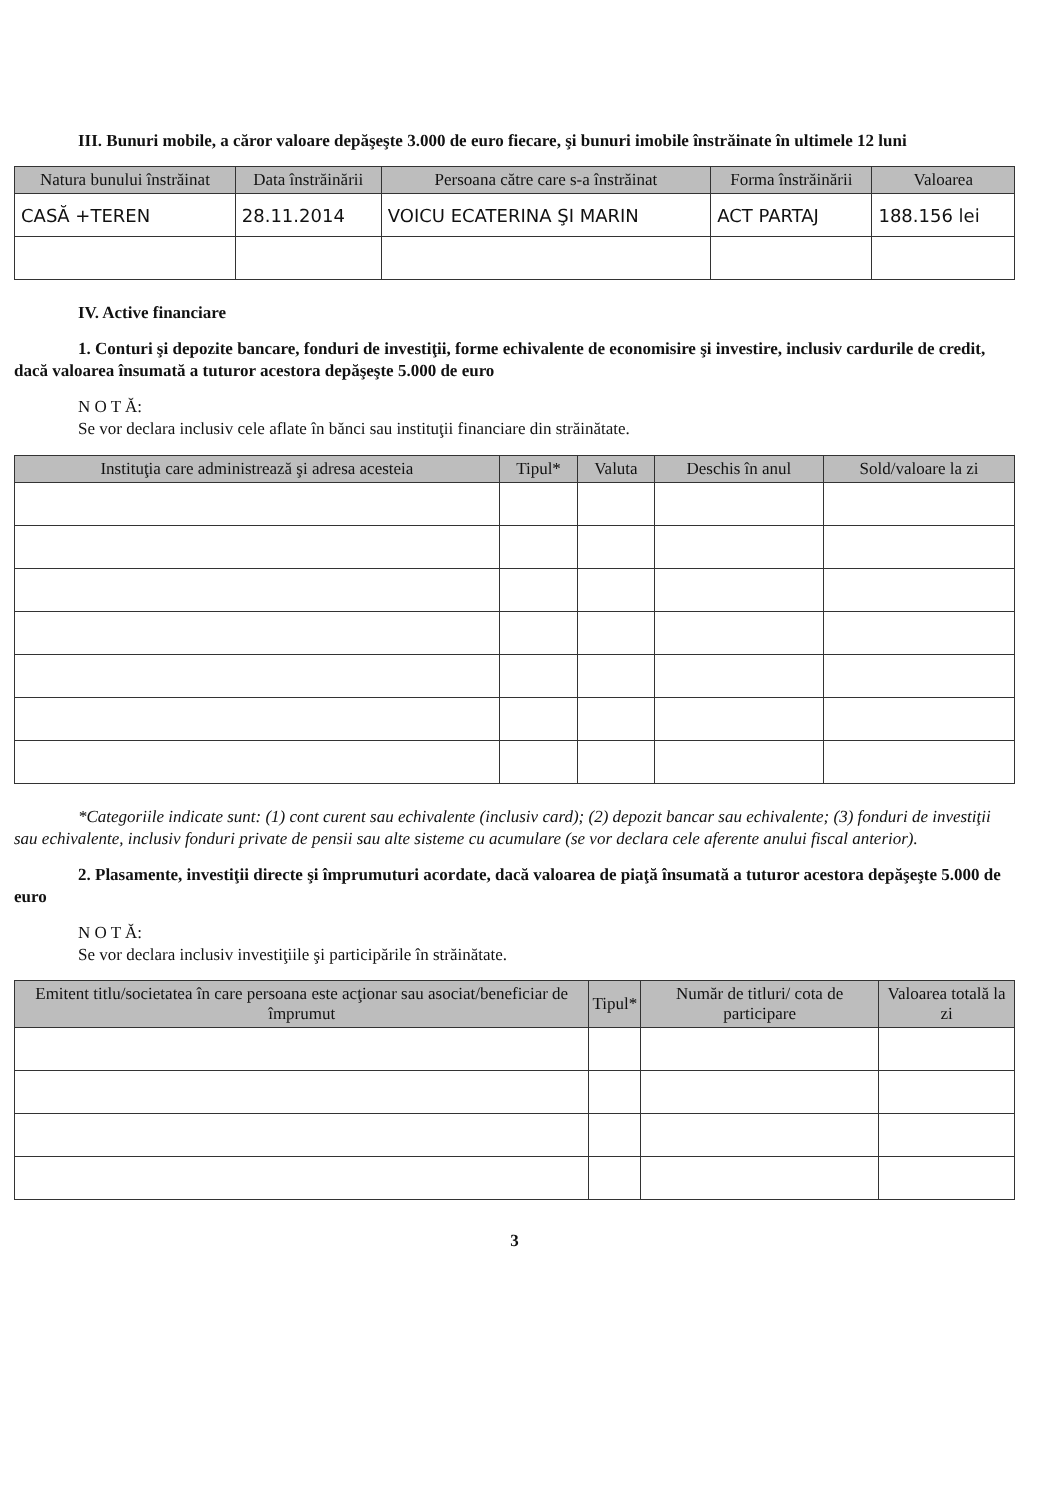III. Bunuri mobile, a căror valoare depăşeşte 3.000 de euro fiecare, şi bunuri imobile înstrăinate în ultimele 12 luni
| Natura bunului înstrăinat | Data înstrăinării | Persoana către care s-a înstrăinat | Forma înstrăinării | Valoarea |
| --- | --- | --- | --- | --- |
| CASĂ +TEREN | 28.11.2014 | VOICU ECATERINA ŞI MARIN | ACT PARTAJ | 188.156 lei |
IV. Active financiare
1. Conturi şi depozite bancare, fonduri de investiţii, forme echivalente de economisire şi investire, inclusiv cardurile de credit, dacă valoarea însumată a tuturor acestora depăşeşte 5.000 de euro
N O T Ă:
Se vor declara inclusiv cele aflate în bănci sau instituţii financiare din străinătate.
| Instituţia care administrează şi adresa acesteia | Tipul* | Valuta | Deschis în anul | Sold/valoare la zi |
| --- | --- | --- | --- | --- |
*Categoriile indicate sunt: (1) cont curent sau echivalente (inclusiv card); (2) depozit bancar sau echivalente; (3) fonduri de investiţii sau echivalente, inclusiv fonduri private de pensii sau alte sisteme cu acumulare (se vor declara cele aferente anului fiscal anterior).
2. Plasamente, investiţii directe şi împrumuturi acordate, dacă valoarea de piaţă însumată a tuturor acestora depăşeşte 5.000 de euro
N O T Ă:
Se vor declara inclusiv investiţiile şi participările în străinătate.
| Emitent titlu/societatea în care persoana este acţionar sau asociat/beneficiar de împrumut | Tipul* | Număr de titluri/ cota de participare | Valoarea totală la zi |
| --- | --- | --- | --- |
3